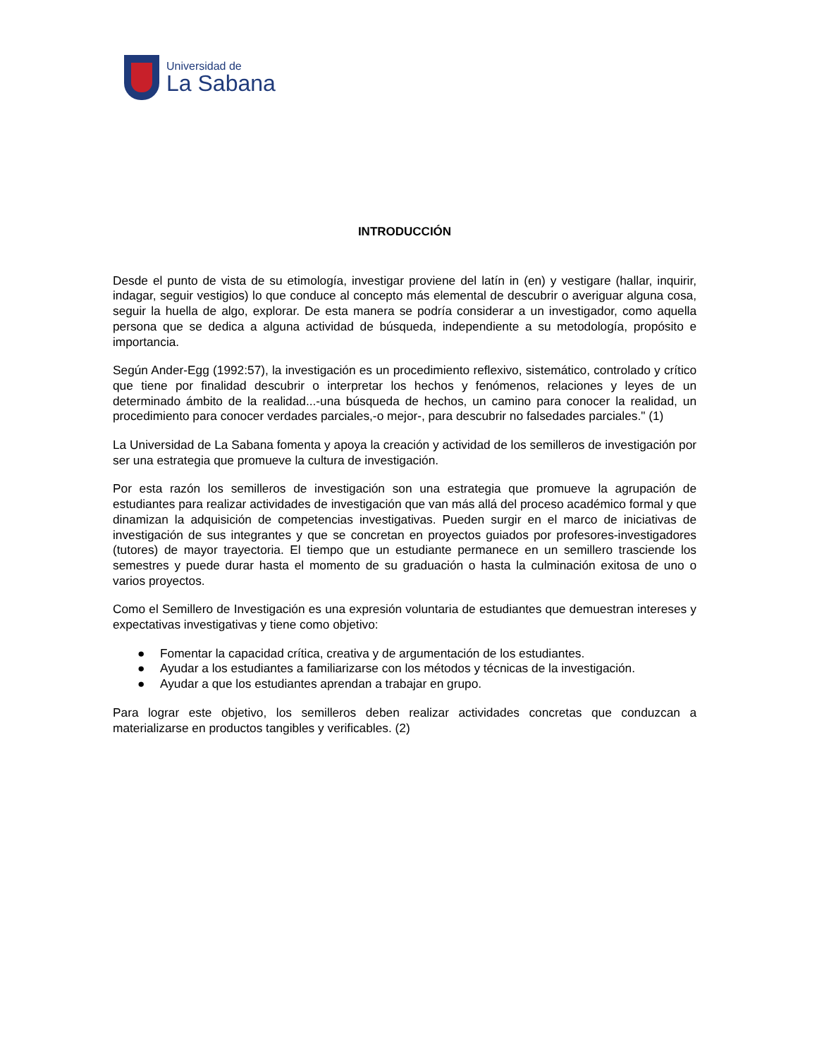Universidad de
La Sabana
INTRODUCCIÓN
Desde el punto de vista de su etimología, investigar proviene del latín in (en) y vestigare (hallar, inquirir, indagar, seguir vestigios) lo que conduce al concepto más elemental de descubrir o averiguar alguna cosa, seguir la huella de algo, explorar. De esta manera se podría considerar a un investigador, como aquella persona que se dedica a alguna actividad de búsqueda, independiente a su metodología, propósito e importancia.
Según Ander-Egg (1992:57), la investigación es un procedimiento reflexivo, sistemático, controlado y crítico que tiene por finalidad descubrir o interpretar los hechos y fenómenos, relaciones y leyes de un determinado ámbito de la realidad...-una búsqueda de hechos, un camino para conocer la realidad, un procedimiento para conocer verdades parciales,-o mejor-, para descubrir no falsedades parciales." (1)
La Universidad de La Sabana fomenta y apoya la creación y actividad de los semilleros de investigación por ser una estrategia que promueve la cultura de investigación.
Por esta razón los semilleros de investigación son una estrategia que promueve la agrupación de estudiantes para realizar actividades de investigación que van más allá del proceso académico formal y que dinamizan la adquisición de competencias investigativas. Pueden surgir en el marco de iniciativas de investigación de sus integrantes y que se concretan en proyectos guiados por profesores-investigadores (tutores) de mayor trayectoria. El tiempo que un estudiante permanece en un semillero trasciende los semestres y puede durar hasta el momento de su graduación o hasta la culminación exitosa de uno o varios proyectos.
Como el Semillero de Investigación es una expresión voluntaria de estudiantes que demuestran intereses y expectativas investigativas y tiene como objetivo:
● Fomentar la capacidad crítica, creativa y de argumentación de los estudiantes.
● Ayudar a los estudiantes a familiarizarse con los métodos y técnicas de la investigación.
● Ayudar a que los estudiantes aprendan a trabajar en grupo.
Para lograr este objetivo, los semilleros deben realizar actividades concretas que conduzcan a materializarse en productos tangibles y verificables. (2)